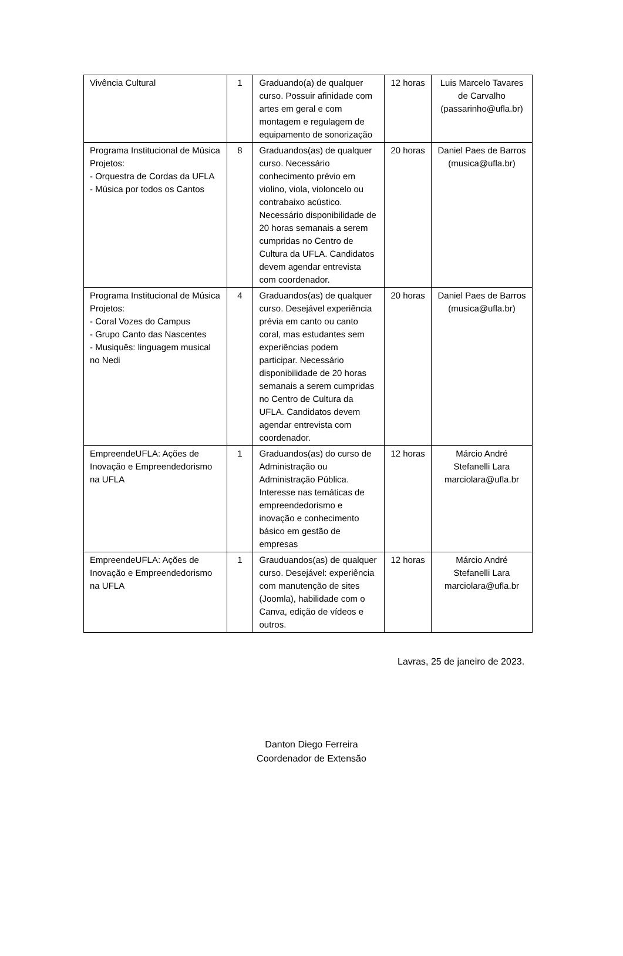| Vivência Cultural | 1 | Graduando(a) de qualquer curso. Possuir afinidade com artes em geral e com montagem e regulagem de equipamento de sonorização | 12 horas | Luis Marcelo Tavares de Carvalho (passarinho@ufla.br) |
| Programa Institucional de Música Projetos: - Orquestra de Cordas da UFLA - Música por todos os Cantos | 8 | Graduandos(as) de qualquer curso. Necessário conhecimento prévio em violino, viola, violoncelo ou contrabaixo acústico. Necessário disponibilidade de 20 horas semanais a serem cumpridas no Centro de Cultura da UFLA. Candidatos devem agendar entrevista com coordenador. | 20 horas | Daniel Paes de Barros (musica@ufla.br) |
| Programa Institucional de Música Projetos: - Coral Vozes do Campus - Grupo Canto das Nascentes - Musiquês: linguagem musical no Nedi | 4 | Graduandos(as) de qualquer curso. Desejável experiência prévia em canto ou canto coral, mas estudantes sem experiências podem participar. Necessário disponibilidade de 20 horas semanais a serem cumpridas no Centro de Cultura da UFLA. Candidatos devem agendar entrevista com coordenador. | 20 horas | Daniel Paes de Barros (musica@ufla.br) |
| EmpreendeUFLA: Ações de Inovação e Empreendedorismo na UFLA | 1 | Graduandos(as) do curso de Administração ou Administração Pública. Interesse nas temáticas de empreendedorismo e inovação e conhecimento básico em gestão de empresas | 12 horas | Márcio André Stefanelli Lara marciolara@ufla.br |
| EmpreendeUFLA: Ações de Inovação e Empreendedorismo na UFLA | 1 | Grauduandos(as) de qualquer curso. Desejável: experiência com manutenção de sites (Joomla), habilidade com o Canva, edição de vídeos e outros. | 12 horas | Márcio André Stefanelli Lara marciolara@ufla.br |
Lavras, 25 de janeiro de 2023.
Danton Diego Ferreira
Coordenador de Extensão